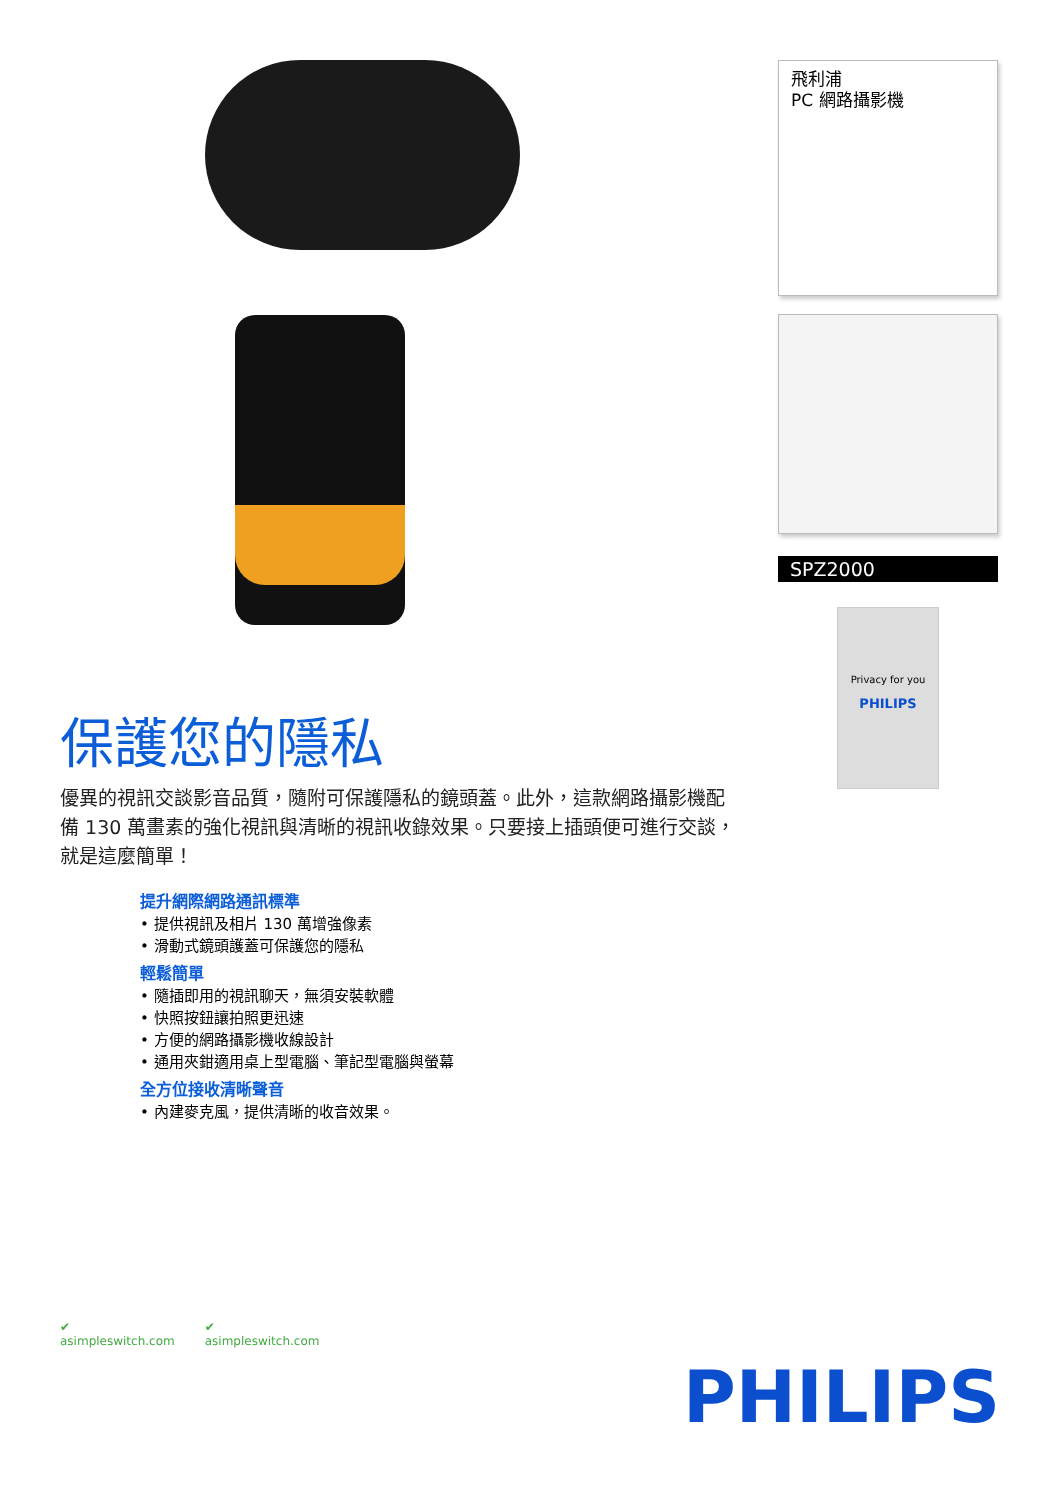保護您的隱私
優異的視訊交談影音品質，隨附可保護隱私的鏡頭蓋。此外，這款網路攝影機配備 130 萬畫素的強化視訊與清晰的視訊收錄效果。只要接上插頭便可進行交談，就是這麼簡單！
提升網際網路通訊標準
• 提供視訊及相片 130 萬增強像素
• 滑動式鏡頭護蓋可保護您的隱私
輕鬆簡單
• 隨插即用的視訊聊天，無須安裝軟體
• 快照按鈕讓拍照更迅速
• 方便的網路攝影機收線設計
• 通用夾鉗適用桌上型電腦、筆記型電腦與螢幕
全方位接收清晰聲音
• 內建麥克風，提供清晰的收音效果。
飛利浦
PC 網路攝影機
SPZ2000
Privacy for you
PHILIPS
✔
asimpleswitch.com
✔
asimpleswitch.com
PHILIPS